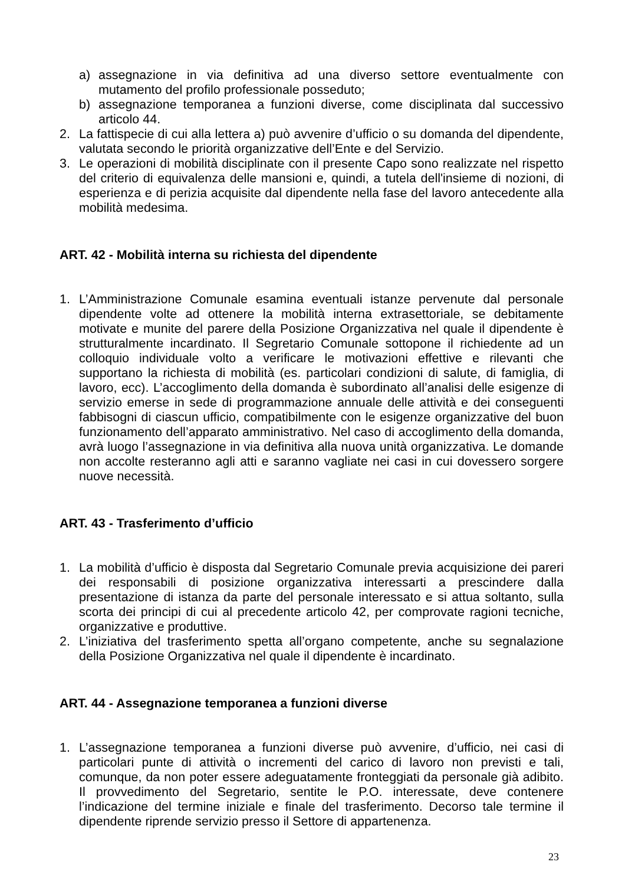a) assegnazione in via definitiva ad una diverso settore eventualmente con mutamento del profilo professionale posseduto;
b) assegnazione temporanea a funzioni diverse, come disciplinata dal successivo articolo 44.
2. La fattispecie di cui alla lettera a) può avvenire d’ufficio o su domanda del dipendente, valutata secondo le priorità organizzative dell’Ente e del Servizio.
3. Le operazioni di mobilità disciplinate con il presente Capo sono realizzate nel rispetto del criterio di equivalenza delle mansioni e, quindi, a tutela dell'insieme di nozioni, di esperienza e di perizia acquisite dal dipendente nella fase del lavoro antecedente alla mobilità medesima.
ART. 42 - Mobilità interna su richiesta del dipendente
1. L’Amministrazione Comunale esamina eventuali istanze pervenute dal personale dipendente volte ad ottenere la mobilità interna extrasettoriale, se debitamente motivate e munite del parere della Posizione Organizzativa nel quale il dipendente è strutturalmente incardinato. Il Segretario Comunale sottopone il richiedente ad un colloquio individuale volto a verificare le motivazioni effettive e rilevanti che supportano la richiesta di mobilità (es. particolari condizioni di salute, di famiglia, di lavoro, ecc). L’accoglimento della domanda è subordinato all’analisi delle esigenze di servizio emerse in sede di programmazione annuale delle attività e dei conseguenti fabbisogni di ciascun ufficio, compatibilmente con le esigenze organizzative del buon funzionamento dell’apparato amministrativo. Nel caso di accoglimento della domanda, avrà luogo l’assegnazione in via definitiva alla nuova unità organizzativa. Le domande non accolte resteranno agli atti e saranno vagliate nei casi in cui dovessero sorgere nuove necessità.
ART. 43 - Trasferimento d’ufficio
1. La mobilità d’ufficio è disposta dal Segretario Comunale previa acquisizione dei pareri dei responsabili di posizione organizzativa interessarti a prescindere dalla presentazione di istanza da parte del personale interessato e si attua soltanto, sulla scorta dei principi di cui al precedente articolo 42, per comprovate ragioni tecniche, organizzative e produttive.
2. L’iniziativa del trasferimento spetta all’organo competente, anche su segnalazione della Posizione Organizzativa nel quale il dipendente è incardinato.
ART. 44 - Assegnazione temporanea a funzioni diverse
1. L’assegnazione temporanea a funzioni diverse può avvenire, d’ufficio, nei casi di particolari punte di attività o incrementi del carico di lavoro non previsti e tali, comunque, da non poter essere adeguatamente fronteggiati da personale già adibito. Il provvedimento del Segretario, sentite le P.O. interessate, deve contenere l’indicazione del termine iniziale e finale del trasferimento. Decorso tale termine il dipendente riprende servizio presso il Settore di appartenenza.
23